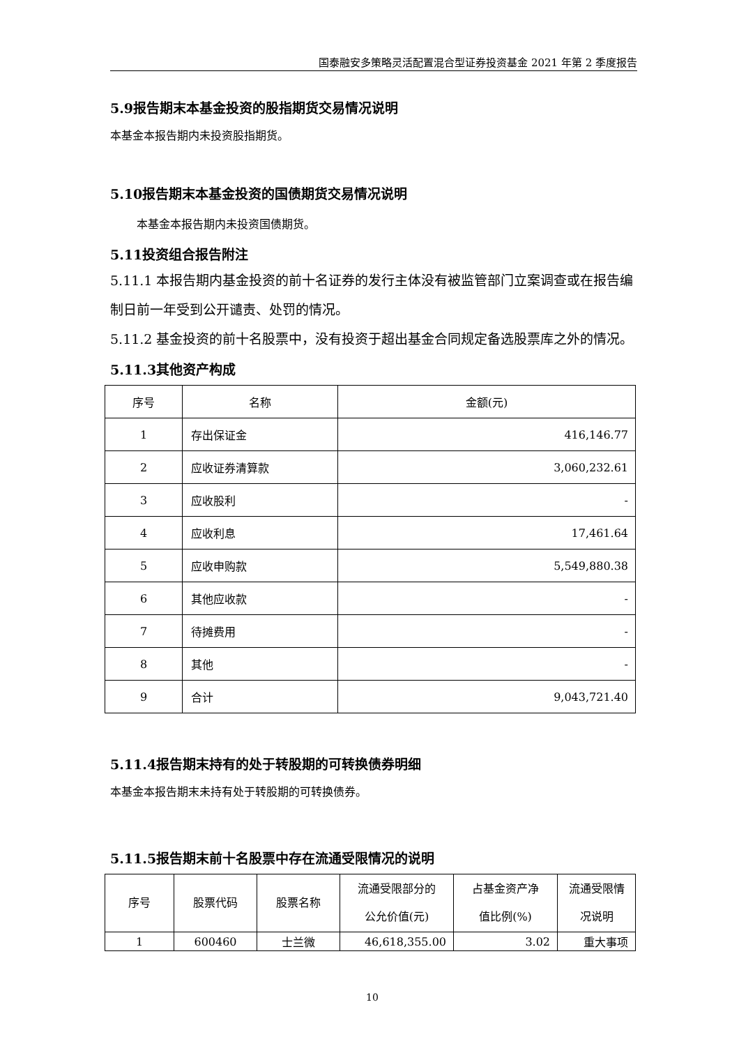国泰融安多策略灵活配置混合型证券投资基金 2021 年第 2 季度报告
5.9报告期末本基金投资的股指期货交易情况说明
本基金本报告期内未投资股指期货。
5.10报告期末本基金投资的国债期货交易情况说明
本基金本报告期内未投资国债期货。
5.11投资组合报告附注
5.11.1 本报告期内基金投资的前十名证券的发行主体没有被监管部门立案调查或在报告编制日前一年受到公开谴责、处罚的情况。
5.11.2 基金投资的前十名股票中，没有投资于超出基金合同规定备选股票库之外的情况。
5.11.3其他资产构成
| 序号 | 名称 | 金额(元) |
| --- | --- | --- |
| 1 | 存出保证金 | 416,146.77 |
| 2 | 应收证券清算款 | 3,060,232.61 |
| 3 | 应收股利 | - |
| 4 | 应收利息 | 17,461.64 |
| 5 | 应收申购款 | 5,549,880.38 |
| 6 | 其他应收款 | - |
| 7 | 待摊费用 | - |
| 8 | 其他 | - |
| 9 | 合计 | 9,043,721.40 |
5.11.4报告期末持有的处于转股期的可转换债券明细
本基金本报告期末未持有处于转股期的可转换债券。
5.11.5报告期末前十名股票中存在流通受限情况的说明
| 序号 | 股票代码 | 股票名称 | 流通受限部分的 公允价值(元) | 占基金资产净 值比例(%) | 流通受限情 况说明 |
| --- | --- | --- | --- | --- | --- |
| 1 | 600460 | 士兰微 | 46,618,355.00 | 3.02 | 重大事项 |
10